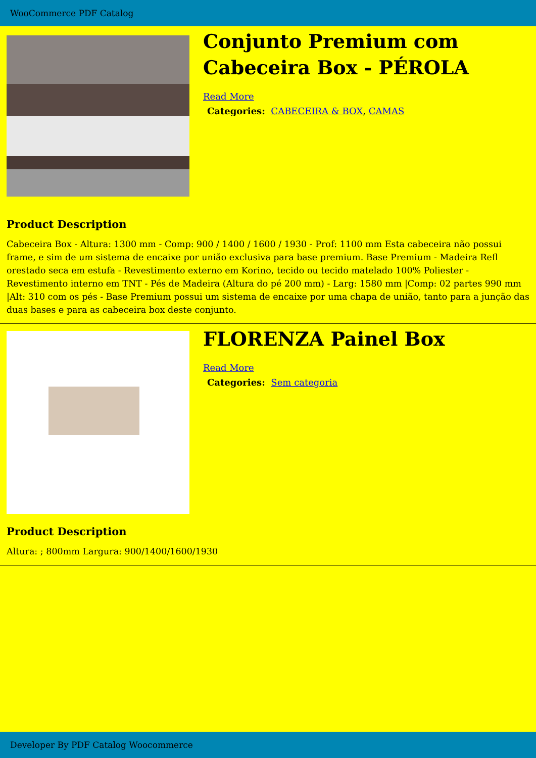WooCommerce PDF Catalog
Conjunto Premium com Cabeceira Box - PÉROLA
Read More
Categories: CABECEIRA & BOX, CAMAS
Product Description
Cabeceira Box - Altura: 1300 mm - Comp: 900 / 1400 / 1600 / 1930 - Prof: 1100 mm Esta cabeceira não possui frame, e sim de um sistema de encaixe por união exclusiva para base premium. Base Premium - Madeira Refl orestado seca em estufa - Revestimento externo em Korino, tecido ou tecido matelado 100% Poliester - Revestimento interno em TNT - Pés de Madeira (Altura do pé 200 mm) - Larg: 1580 mm |Comp: 02 partes 990 mm |Alt: 310 com os pés - Base Premium possui um sistema de encaixe por uma chapa de união, tanto para a junção das duas bases e para as cabeceira box deste conjunto.
FLORENZA Painel Box
Read More
Categories: Sem categoria
Product Description
Altura: ; 800mm Largura: 900/1400/1600/1930
Developer By PDF Catalog Woocommerce